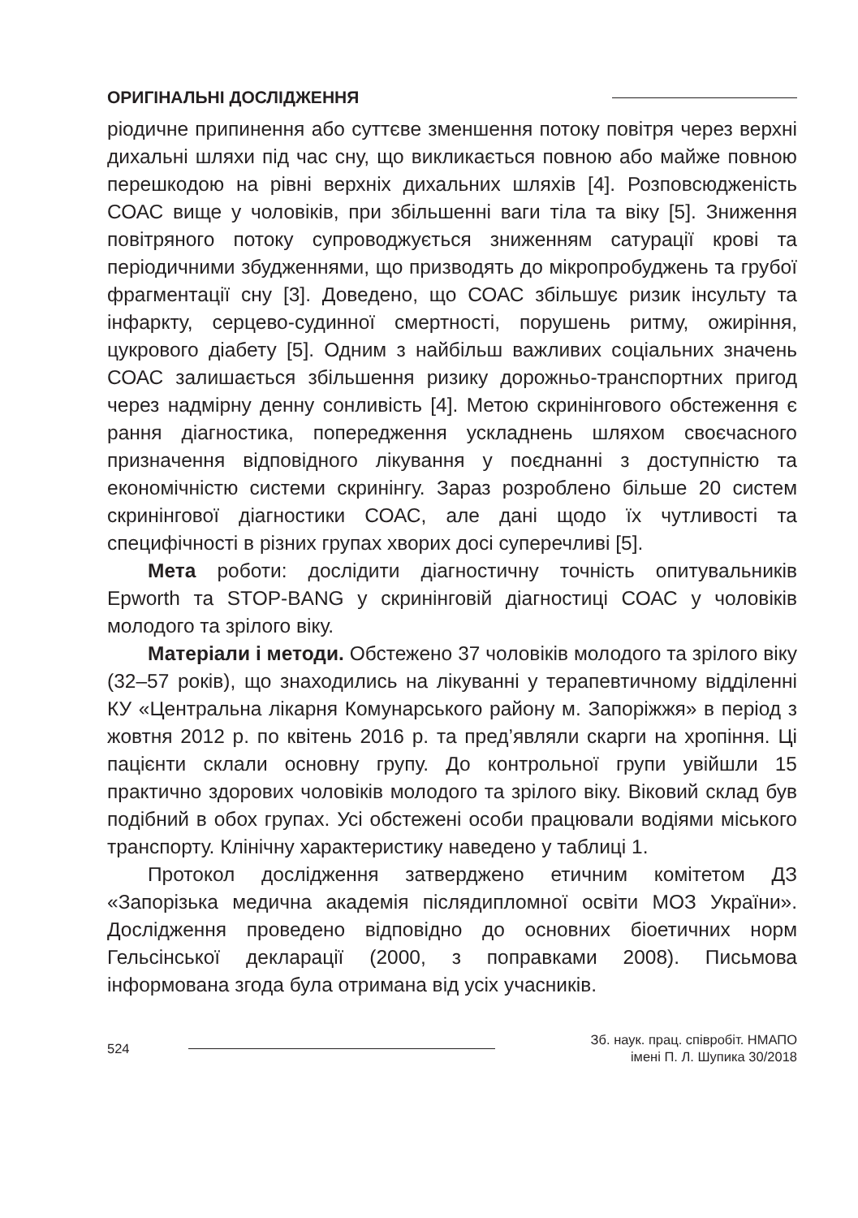ОРИГІНАЛЬНІ ДОСЛІДЖЕННЯ
ріодичне припинення або суттєве зменшення потоку повітря через верхні дихальні шляхи під час сну, що викликається повною або майже повною перешкодою на рівні верхніх дихальних шляхів [4]. Розповсюдженість СОАС вище у чоловіків, при збільшенні ваги тіла та віку [5]. Зниження повітряного потоку супроводжується зниженням сатурації крові та періодичними збудженнями, що призводять до мікропробуджень та грубої фрагментації сну [3]. Доведено, що СОАС збільшує ризик інсульту та інфаркту, серцево-судинної смертності, порушень ритму, ожиріння, цукрового діабету [5]. Одним з найбільш важливих соціальних значень СОАС залишається збільшення ризику дорожньо-транспортних пригод через надмірну денну сонливість [4]. Метою скринінгового обстеження є рання діагностика, попередження ускладнень шляхом своєчасного призначення відповідного лікування у поєднанні з доступністю та економічністю системи скринінгу. Зараз розроблено більше 20 систем скринінгової діагностики СОАС, але дані щодо їх чутливості та специфічності в різних групах хворих досі суперечливі [5].
Мета роботи: дослідити діагностичну точність опитувальників Epworth та STOP-BANG у скринінговій діагностиці СОАС у чоловіків молодого та зрілого віку.
Матеріали і методи. Обстежено 37 чоловіків молодого та зрілого віку (32–57 років), що знаходились на лікуванні у терапевтичному відділенні КУ «Центральна лікарня Комунарського району м. Запоріжжя» в період з жовтня 2012 р. по квітень 2016 р. та пред’являли скарги на хропіння. Ці пацієнти склали основну групу. До контрольної групи увійшли 15 практично здорових чоловіків молодого та зрілого віку. Віковий склад був подібний в обох групах. Усі обстежені особи працювали водіями міського транспорту. Клінічну характеристику наведено у таблиці 1.
Протокол дослідження затверджено етичним комітетом ДЗ «Запорізька медична академія післядипломної освіти МОЗ України». Дослідження проведено відповідно до основних біоетичних норм Гельсінської декларації (2000, з поправками 2008). Письмова інформована згода була отримана від усіх учасників.
524 Зб. наук. прац. співробіт. НМАПО
імені П. Л. Шупика 30/2018